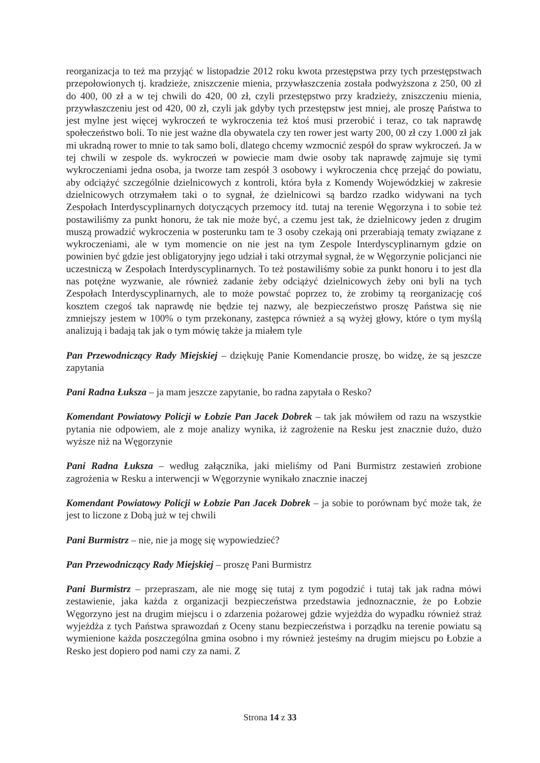reorganizacja to też ma przyjąć w listopadzie 2012 roku kwota przestępstwa przy tych przestępstwach przepołowionych tj. kradzieże, zniszczenie mienia, przywłaszczenia została podwyższona z 250, 00 zł do 400, 00 zł a w tej chwili do 420, 00 zł, czyli przestępstwo przy kradzieży, zniszczeniu mienia, przywłaszczeniu jest od 420, 00 zł, czyli jak gdyby tych przestępstw jest mniej, ale proszę Państwa to jest mylne jest więcej wykroczeń te wykroczenia też ktoś musi przerobić i teraz, co tak naprawdę społeczeństwo boli. To nie jest ważne dla obywatela czy ten rower jest warty 200, 00 zł czy 1.000 zł jak mi ukradną rower to mnie to tak samo boli, dlatego chcemy wzmocnić zespół do spraw wykroczeń. Ja w tej chwili w zespole ds. wykroczeń w powiecie mam dwie osoby tak naprawdę zajmuje się tymi wykroczeniami jedna osoba, ja tworze tam zespół 3 osobowy i wykroczenia chcę przejąć do powiatu, aby odciążyć szczególnie dzielnicowych z kontroli, która była z Komendy Wojewódzkiej w zakresie dzielnicowych otrzymałem taki o to sygnał, że dzielnicowi są bardzo rzadko widywani na tych Zespołach Interdyscyplinarnych dotyczących przemocy itd. tutaj na terenie Węgorzyna i to sobie też postawiliśmy za punkt honoru, że tak nie może być, a czemu jest tak, że dzielnicowy jeden z drugim muszą prowadzić wykroczenia w posterunku tam te 3 osoby czekają oni przerabiają tematy związane z wykroczeniami, ale w tym momencie on nie jest na tym Zespole Interdyscyplinarnym gdzie on powinien być gdzie jest obligatoryjny jego udział i taki otrzymał sygnał, że w Węgorzynie policjanci nie uczestniczą w Zespołach Interdyscyplinarnych. To też postawiliśmy sobie za punkt honoru i to jest dla nas potężne wyzwanie, ale również zadanie żeby odciążyć dzielnicowych żeby oni byli na tych Zespołach Interdyscyplinarnych, ale to może powstać poprzez to, że zrobimy tą reorganizację coś kosztem czegoś tak naprawdę nie będzie tej nazwy, ale bezpieczeństwo proszę Państwa się nie zmniejszy jestem w 100% o tym przekonany, zastępca również a są wyżej głowy, które o tym myślą analizują i badają tak jak o tym mówię także ja miałem tyle
Pan Przewodniczący Rady Miejskiej – dziękuję Panie Komendancie proszę, bo widzę, że są jeszcze zapytania
Pani Radna Łuksza – ja mam jeszcze zapytanie, bo radna zapytała o Resko?
Komendant Powiatowy Policji w Łobzie Pan Jacek Dobrek – tak jak mówiłem od razu na wszystkie pytania nie odpowiem, ale z moje analizy wynika, iż zagrożenie na Resku jest znacznie dużo, dużo wyższe niż na Węgorzynie
Pani Radna Łuksza – według załącznika, jaki mieliśmy od Pani Burmistrz zestawień zrobione zagrożenia w Resku a interwencji w Węgorzynie wynikało znacznie inaczej
Komendant Powiatowy Policji w Łobzie Pan Jacek Dobrek – ja sobie to porównam być może tak, że jest to liczone z Dobą już w tej chwili
Pani Burmistrz – nie, nie ja mogę się wypowiedzieć?
Pan Przewodniczący Rady Miejskiej – proszę Pani Burmistrz
Pani Burmistrz – przepraszam, ale nie mogę się tutaj z tym pogodzić i tutaj tak jak radna mówi zestawienie, jaka każda z organizacji bezpieczeństwa przedstawia jednoznacznie, że po Łobzie Węgorzyno jest na drugim miejscu i o zdarzenia pożarowej gdzie wyjeżdża do wypadku również straż wyjeżdża z tych Państwa sprawozdań z Oceny stanu bezpieczeństwa i porządku na terenie powiatu są wymienione każda poszczególna gmina osobno i my również jesteśmy na drugim miejscu po Łobzie a Resko jest dopiero pod nami czy za nami. Z
Strona 14 z 33